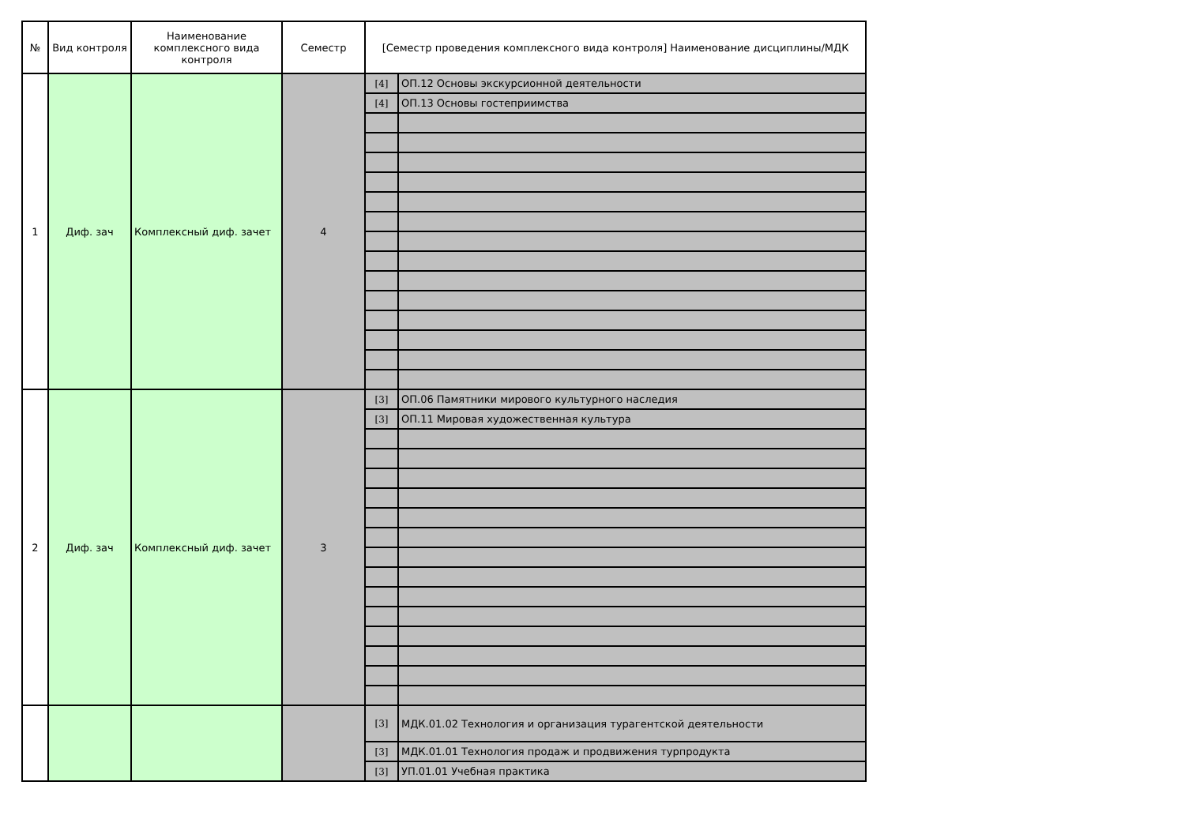| № | Вид контроля | Наименование комплексного вида контроля | Семестр | [Семестр проведения комплексного вида контроля] Наименование дисциплины/МДК | |
| --- | --- | --- | --- | --- | --- |
| 1 | Диф. зач | Комплексный диф. зачет | 4 | [4] | ОП.12 Основы экскурсионной деятельности |
| | | | | [4] | ОП.13 Основы гостеприимства |
| 2 | Диф. зач | Комплексный диф. зачет | 3 | [3] | ОП.06 Памятники мирового культурного наследия |
| | | | | [3] | ОП.11 Мировая художественная культура |
| | | | | [3] | МДК.01.02 Технология и организация турагентской деятельности |
| | | | | [3] | МДК.01.01 Технология продаж и продвижения турпродукта |
| | | | | [3] | УП.01.01 Учебная практика |